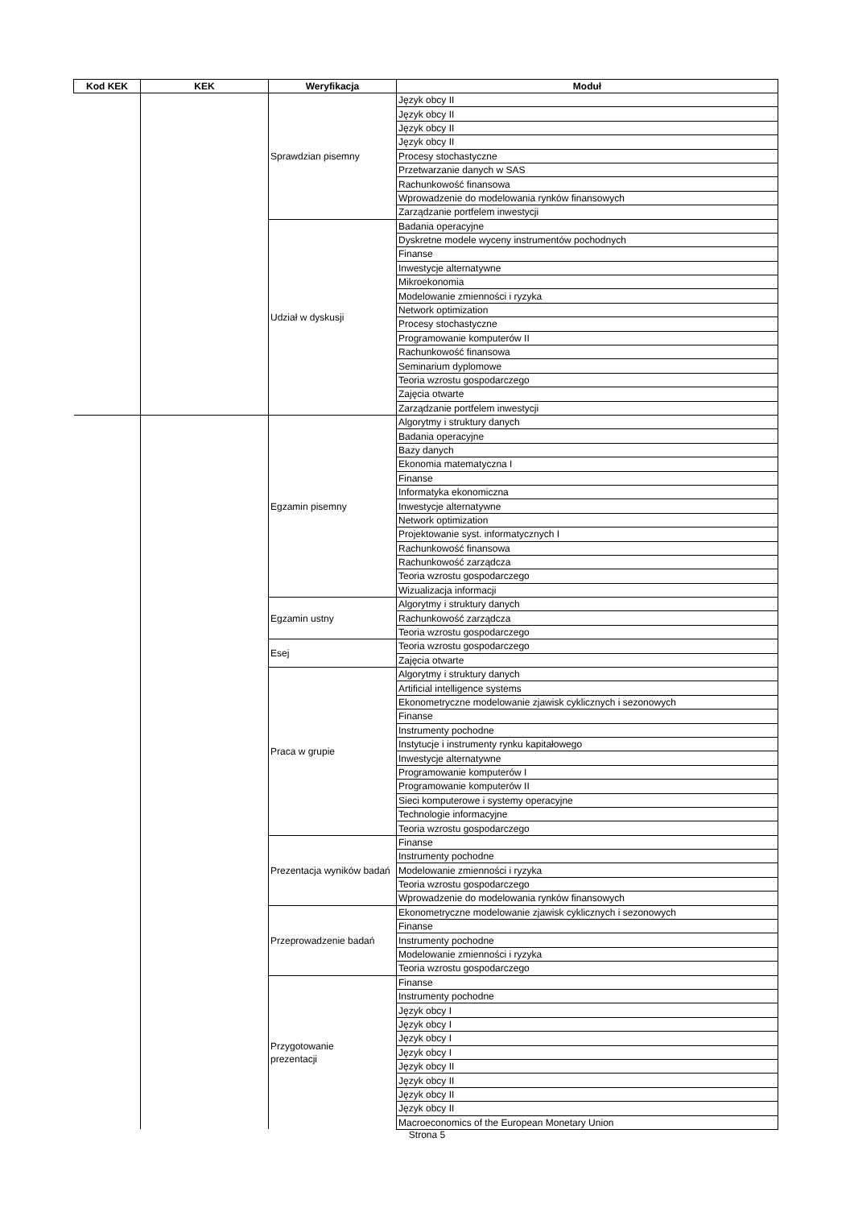| Kod KEK | KEK | Weryfikacja | Moduł |
| --- | --- | --- | --- |
| | | Sprawdzian pisemny | Język obcy II |
| | | | Język obcy II |
| | | | Język obcy II |
| | | | Język obcy II |
| | | | Procesy stochastyczne |
| | | | Przetwarzanie danych w SAS |
| | | | Rachunkowość finansowa |
| | | | Wprowadzenie do modelowania rynków finansowych |
| | | | Zarządzanie portfelem inwestycji |
| | | Udział w dyskusji | Badania operacyjne |
| | | | Dyskretne modele wyceny instrumentów pochodnych |
| | | | Finanse |
| | | | Inwestycje alternatywne |
| | | | Mikroekonomia |
| | | | Modelowanie zmienności i ryzyka |
| | | | Network optimization |
| | | | Procesy stochastyczne |
| | | | Programowanie komputerów II |
| | | | Rachunkowość finansowa |
| | | | Seminarium dyplomowe |
| | | | Teoria wzrostu gospodarczego |
| | | | Zajęcia otwarte |
| | | | Zarządzanie portfelem inwestycji |
| | | Egzamin pisemny | Algorytmy i struktury danych |
| | | | Badania operacyjne |
| | | | Bazy danych |
| | | | Ekonomia matematyczna I |
| | | | Finanse |
| | | | Informatyka ekonomiczna |
| | | | Inwestycje alternatywne |
| | | | Network optimization |
| | | | Projektowanie syst. informatycznych I |
| | | | Rachunkowość finansowa |
| | | | Rachunkowość zarządcza |
| | | | Teoria wzrostu gospodarczego |
| | | | Wizualizacja informacji |
| | | Egzamin ustny | Algorytmy i struktury danych |
| | | | Rachunkowość zarządcza |
| | | | Teoria wzrostu gospodarczego |
| | | Esej | Teoria wzrostu gospodarczego |
| | | | Zajęcia otwarte |
| | | Praca w grupie | Algorytmy i struktury danych |
| | | | Artificial intelligence systems |
| | | | Ekonometryczne modelowanie zjawisk cyklicznych i sezonowych |
| | | | Finanse |
| | | | Instrumenty pochodne |
| | | | Instytucje i instrumenty rynku kapitałowego |
| | | | Inwestycje alternatywne |
| | | | Programowanie komputerów I |
| | | | Programowanie komputerów II |
| | | | Sieci komputerowe i systemy operacyjne |
| | | | Technologie informacyjne |
| | | | Teoria wzrostu gospodarczego |
| | | Prezentacja wyników badań | Finanse |
| | | | Instrumenty pochodne |
| | | | Modelowanie zmienności i ryzyka |
| | | | Teoria wzrostu gospodarczego |
| | | | Wprowadzenie do modelowania rynków finansowych |
| | | Przeprowadzenie badań | Ekonometryczne modelowanie zjawisk cyklicznych i sezonowych |
| | | | Finanse |
| | | | Instrumenty pochodne |
| | | | Modelowanie zmienności i ryzyka |
| | | | Teoria wzrostu gospodarczego |
| | | Przygotowanie prezentacji | Finanse |
| | | | Instrumenty pochodne |
| | | | Język obcy I |
| | | | Język obcy I |
| | | | Język obcy I |
| | | | Język obcy I |
| | | | Język obcy II |
| | | | Język obcy II |
| | | | Język obcy II |
| | | | Język obcy II |
| | | | Macroeconomics of the European Monetary Union |
Strona 5